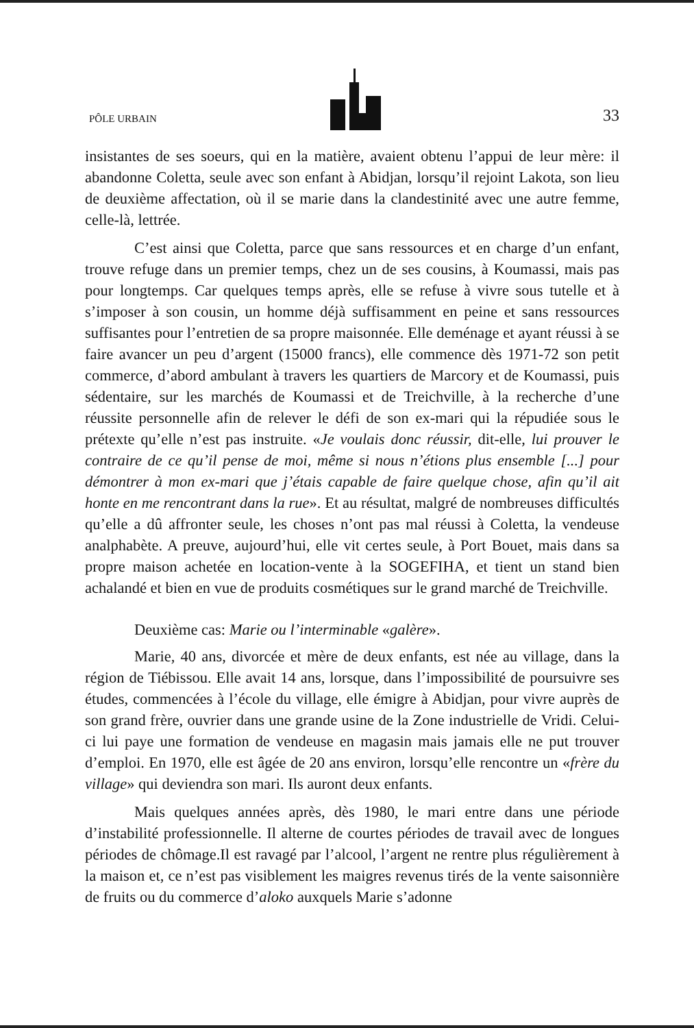PÔLE URBAIN 33
insistantes de ses soeurs, qui en la matière, avaient obtenu l’appui de leur mère: il abandonne Coletta, seule avec son enfant à Abidjan, lorsqu’il rejoint Lakota, son lieu de deuxième affectation, où il se marie dans la clandestinité avec une autre femme, celle-là, lettrée.
C’est ainsi que Coletta, parce que sans ressources et en charge d’un enfant, trouve refuge dans un premier temps, chez un de ses cousins, à Koumassi, mais pas pour longtemps. Car quelques temps après, elle se refuse à vivre sous tutelle et à s’imposer à son cousin, un homme déjà suffisamment en peine et sans ressources suffisantes pour l’entretien de sa propre maisonnée. Elle deménage et ayant réussi à se faire avancer un peu d’argent (15000 francs), elle commence dès 1971-72 son petit commerce, d’abord ambulant à travers les quartiers de Marcory et de Koumassi, puis sédentaire, sur les marchés de Koumassi et de Treichville, à la recherche d’une réussite personnelle afin de relever le défi de son ex-mari qui la répudiée sous le prétexte qu’elle n’est pas instruite. «Je voulais donc réussir, dit-elle, lui prouver le contraire de ce qu’il pense de moi, même si nous n’étions plus ensemble [...] pour démontrer à mon ex-mari que j’étais capable de faire quelque chose, afin qu’il ait honte en me rencontrant dans la rue». Et au résultat, malgré de nombreuses difficultés qu’elle a dû affronter seule, les choses n’ont pas mal réussi à Coletta, la vendeuse analphabète. A preuve, aujourd’hui, elle vit certes seule, à Port Bouet, mais dans sa propre maison achetée en location-vente à la SOGEFIHA, et tient un stand bien achalandé et bien en vue de produits cosmétiques sur le grand marché de Treichville.
Deuxième cas: Marie ou l’interminable «galère».
Marie, 40 ans, divorcée et mère de deux enfants, est née au village, dans la région de Tiébissou. Elle avait 14 ans, lorsque, dans l’impossibilité de poursuivre ses études, commencées à l’école du village, elle émigre à Abidjan, pour vivre auprès de son grand frère, ouvrier dans une grande usine de la Zone industrielle de Vridi. Celui-ci lui paye une formation de vendeuse en magasin mais jamais elle ne put trouver d’emploi. En 1970, elle est âgée de 20 ans environ, lorsqu’elle rencontre un «frère du village» qui deviendra son mari. Ils auront deux enfants.
Mais quelques années après, dès 1980, le mari entre dans une période d’instabilité professionnelle. Il alterne de courtes périodes de travail avec de longues périodes de chômage.Il est ravagé par l’alcool, l’argent ne rentre plus régulièrement à la maison et, ce n’est pas visiblement les maigres revenus tirés de la vente saisonnière de fruits ou du commerce d’aloko auxquels Marie s’adonne